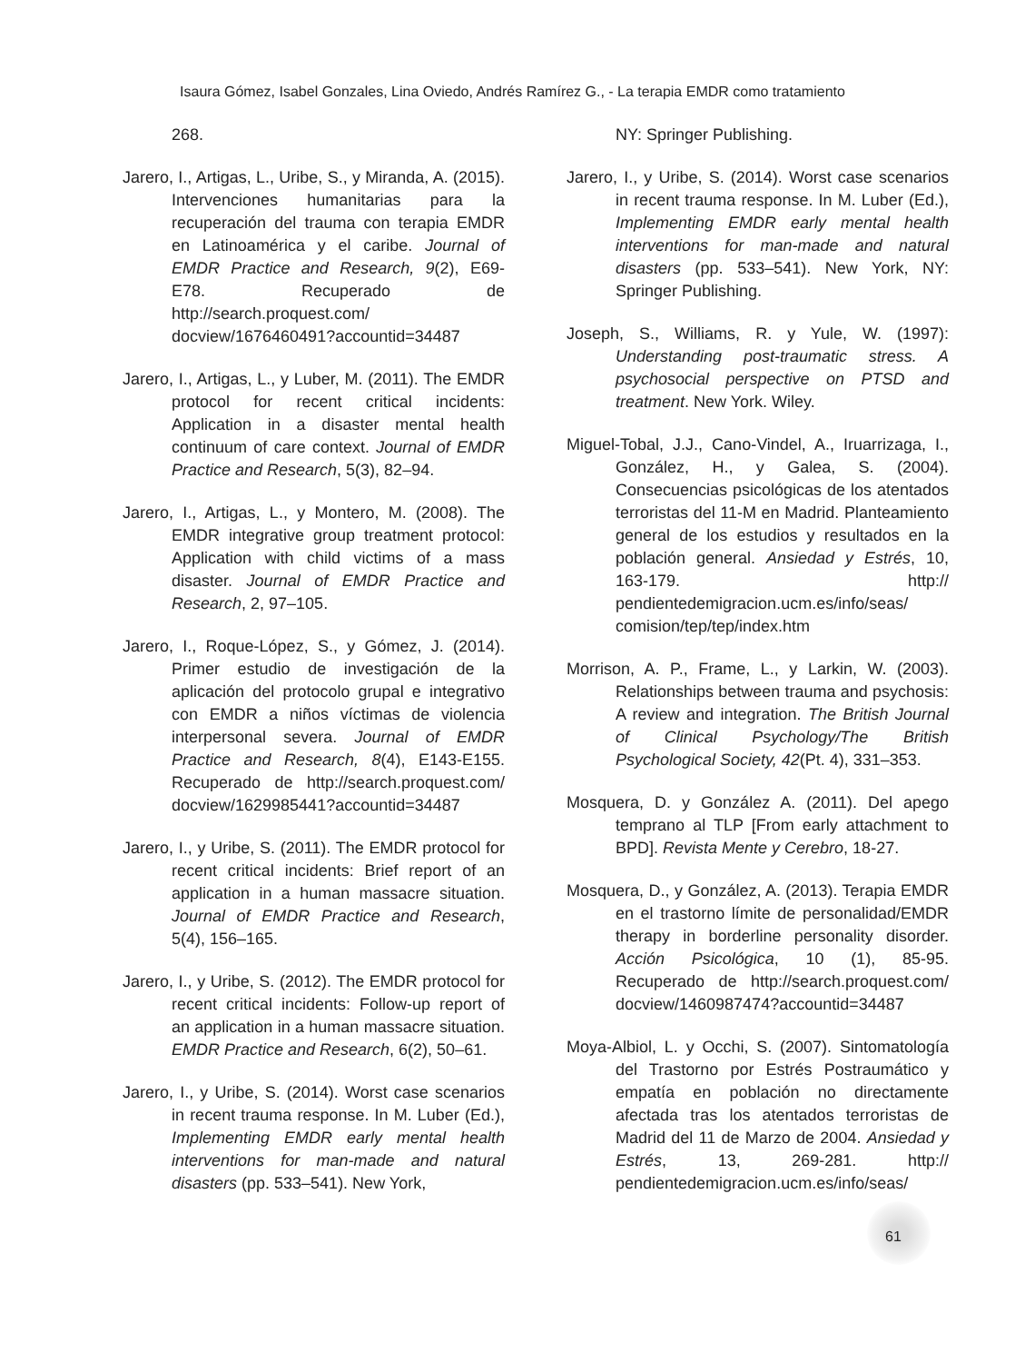Isaura Gómez, Isabel Gonzales, Lina Oviedo, Andrés Ramírez G., - La terapia EMDR como tratamiento
268.
Jarero, I., Artigas, L., Uribe, S., y Miranda, A. (2015). Intervenciones humanitarias para la recuperación del trauma con terapia EMDR en Latinoamérica y el caribe. Journal of EMDR Practice and Research, 9(2), E69-E78. Recuperado de http://search.proquest.com/ docview/1676460491?accountid=34487
Jarero, I., Artigas, L., y Luber, M. (2011). The EMDR protocol for recent critical incidents: Application in a disaster mental health continuum of care context. Journal of EMDR Practice and Research, 5(3), 82–94.
Jarero, I., Artigas, L., y Montero, M. (2008). The EMDR integrative group treatment protocol: Application with child victims of a mass disaster. Journal of EMDR Practice and Research, 2, 97–105.
Jarero, I., Roque-López, S., y Gómez, J. (2014). Primer estudio de investigación de la aplicación del protocolo grupal e integrativo con EMDR a niños víctimas de violencia interpersonal severa. Journal of EMDR Practice and Research, 8(4), E143-E155. Recuperado de http://search.proquest.com/ docview/1629985441?accountid=34487
Jarero, I., y Uribe, S. (2011). The EMDR protocol for recent critical incidents: Brief report of an application in a human massacre situation. Journal of EMDR Practice and Research, 5(4), 156–165.
Jarero, I., y Uribe, S. (2012). The EMDR protocol for recent critical incidents: Follow-up report of an application in a human massacre situation. EMDR Practice and Research, 6(2), 50–61.
Jarero, I., y Uribe, S. (2014). Worst case scenarios in recent trauma response. In M. Luber (Ed.), Implementing EMDR early mental health interventions for man-made and natural disasters (pp. 533–541). New York,
NY: Springer Publishing.
Jarero, I., y Uribe, S. (2014). Worst case scenarios in recent trauma response. In M. Luber (Ed.), Implementing EMDR early mental health interventions for man-made and natural disasters (pp. 533–541). New York, NY: Springer Publishing.
Joseph, S., Williams, R. y Yule, W. (1997): Understanding post-traumatic stress. A psychosocial perspective on PTSD and treatment. New York. Wiley.
Miguel-Tobal, J.J., Cano-Vindel, A., Iruarrizaga, I., González, H., y Galea, S. (2004). Consecuencias psicológicas de los atentados terroristas del 11-M en Madrid. Planteamiento general de los estudios y resultados en la población general. Ansiedad y Estrés, 10, 163-179. http:// pendientedemigracion.ucm.es/info/seas/ comision/tep/tep/index.htm
Morrison, A. P., Frame, L., y Larkin, W. (2003). Relationships between trauma and psychosis: A review and integration. The British Journal of Clinical Psychology/The British Psychological Society, 42(Pt. 4), 331–353.
Mosquera, D. y González A. (2011). Del apego temprano al TLP [From early attachment to BPD]. Revista Mente y Cerebro, 18-27.
Mosquera, D., y González, A. (2013). Terapia EMDR en el trastorno límite de personalidad/EMDR therapy in borderline personality disorder. Acción Psicológica, 10 (1), 85-95. Recuperado de http://search.proquest.com/ docview/1460987474?accountid=34487
Moya-Albiol, L. y Occhi, S. (2007). Sintomatología del Trastorno por Estrés Postraumático y empatía en población no directamente afectada tras los atentados terroristas de Madrid del 11 de Marzo de 2004. Ansiedad y Estrés, 13, 269-281. http:// pendientedemigracion.ucm.es/info/seas/
61